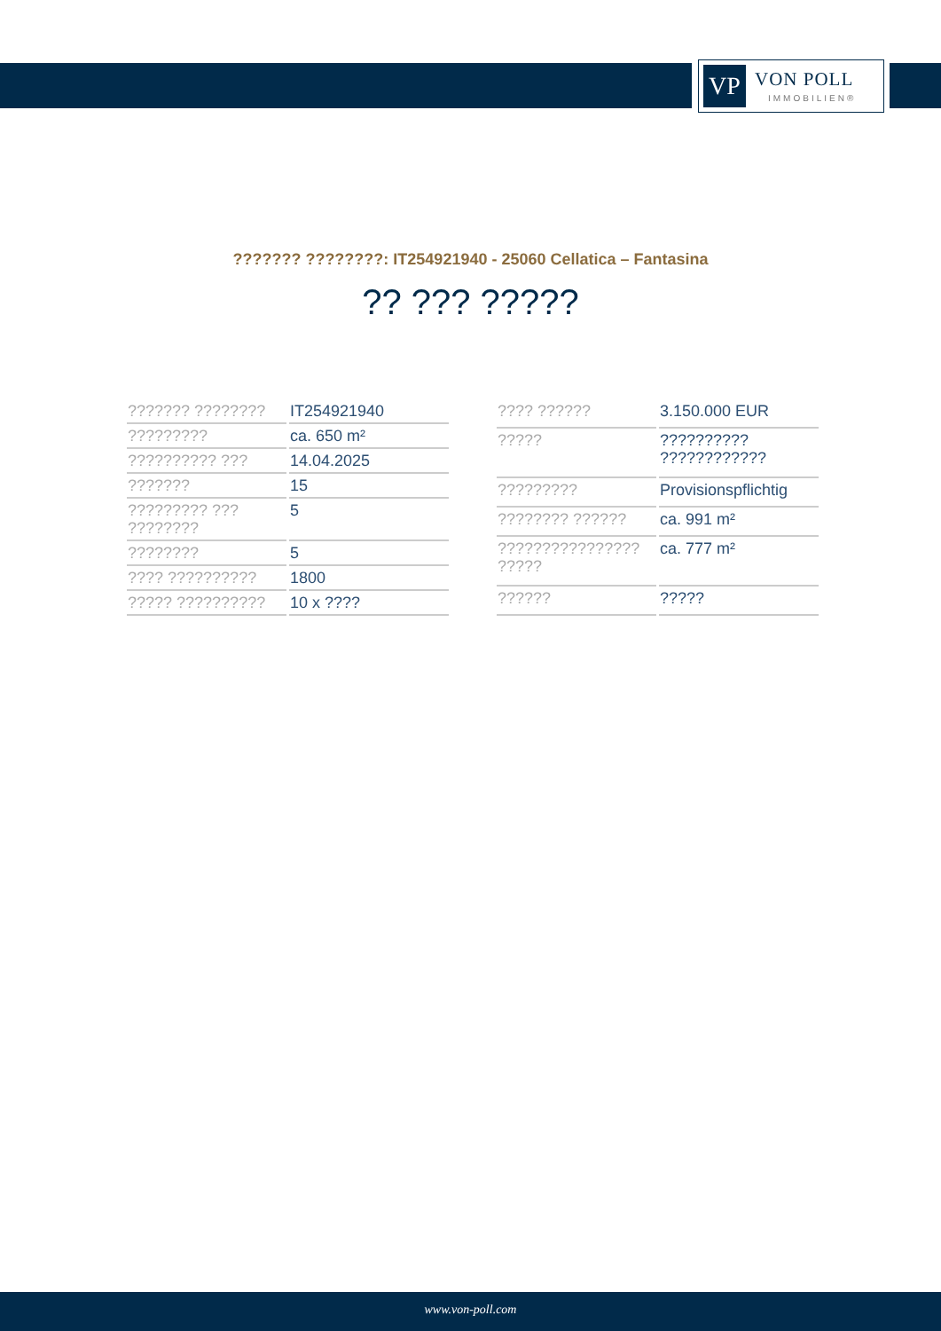VP
VON POLL
IMMOBILIEN®
??????? ????????: IT254921940 - 25060 Cellatica – Fantasina
?? ??? ?????
| ??????? ???????? | IT254921940 |
| ????????? | ca. 650 m² |
| ?????????? ??? | 14.04.2025 |
| ??????? | 15 |
| ????????? ??? ???????? | 5 |
| ???????? | 5 |
| ???? ?????????? | 1800 |
| ????? ?????????? | 10 x ???? |
| ???? ?????? | 3.150.000 EUR |
| ????? | ?????????? ???????????? |
| ????????? | Provisionspflichtig |
| ???????? ?????? | ca. 991 m² |
| ???????????????? ????? | ca. 777 m² |
| ?????? | ????? |
www.von-poll.com